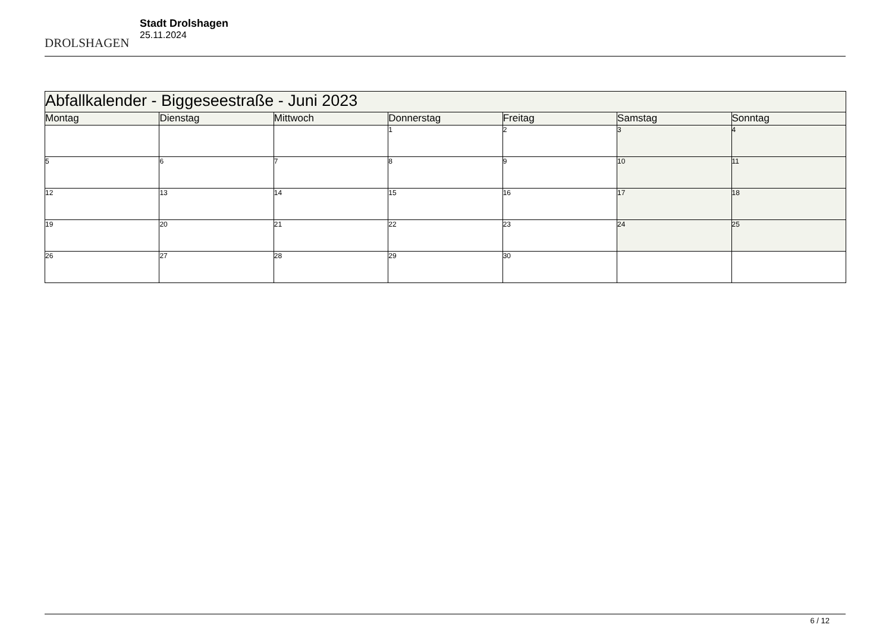DROLSHAGEN
Stadt Drolshagen
25.11.2024
| Abfallkalender - Biggeseestraße - Juni 2023 | | | | | | |
| Montag | Dienstag | Mittwoch | Donnerstag | Freitag | Samstag | Sonntag |
| | | | 1 | 2 | 3 | 4 |
| 5 | 6 | 7 | 8 | 9 | 10 | 11 |
| 12 | 13 | 14 | 15 | 16 | 17 | 18 |
| 19 | 20 | 21 | 22 | 23 | 24 | 25 |
| 26 | 27 | 28 | 29 | 30 | | |
6 / 12